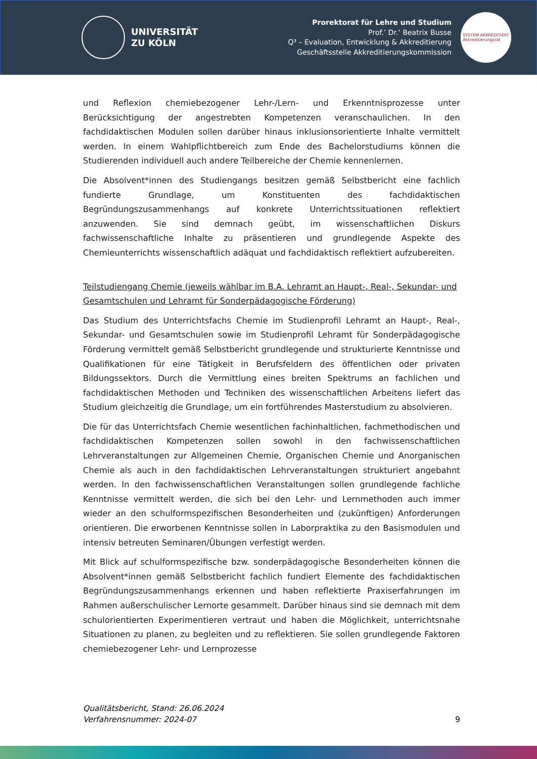UNIVERSITÄT
ZU KÖLN
Prorektorat für Lehre und Studium
Prof.’ Dr.’ Beatrix Busse
Q³ – Evaluation, Entwicklung & Akkreditierung
Geschäftsstelle Akkreditierungskommission
SYSTEM AKKREDITIERT
Akkreditierungsrat
und Reflexion chemiebezogener Lehr-/Lern- und Erkenntnisprozesse unter Berücksichtigung der angestrebten Kompetenzen veranschaulichen. In den fachdidaktischen Modulen sollen darüber hinaus inklusionsorientierte Inhalte vermittelt werden. In einem Wahlpflichtbereich zum Ende des Bachelorstudiums können die Studierenden individuell auch andere Teilbereiche der Chemie kennenlernen.
Die Absolvent*innen des Studiengangs besitzen gemäß Selbstbericht eine fachlich fundierte Grundlage, um Konstituenten des fachdidaktischen Begründungszusammenhangs auf konkrete Unterrichtssituationen reflektiert anzuwenden. Sie sind demnach geübt, im wissenschaftlichen Diskurs fachwissenschaftliche Inhalte zu präsentieren und grundlegende Aspekte des Chemieunterrichts wissenschaftlich adäquat und fachdidaktisch reflektiert aufzubereiten.
Teilstudiengang Chemie (jeweils wählbar im B.A. Lehramt an Haupt-, Real-, Sekundar- und Gesamtschulen und Lehramt für Sonderpädagogische Förderung)
Das Studium des Unterrichtsfachs Chemie im Studienprofil Lehramt an Haupt-, Real-, Sekundar- und Gesamtschulen sowie im Studienprofil Lehramt für Sonderpädagogische Förderung vermittelt gemäß Selbstbericht grundlegende und strukturierte Kenntnisse und Qualifikationen für eine Tätigkeit in Berufsfeldern des öffentlichen oder privaten Bildungssektors. Durch die Vermittlung eines breiten Spektrums an fachlichen und fachdidaktischen Methoden und Techniken des wissenschaftlichen Arbeitens liefert das Studium gleichzeitig die Grundlage, um ein fortführendes Masterstudium zu absolvieren.
Die für das Unterrichtsfach Chemie wesentlichen fachinhaltlichen, fachmethodischen und fachdidaktischen Kompetenzen sollen sowohl in den fachwissenschaftlichen Lehrveranstaltungen zur Allgemeinen Chemie, Organischen Chemie und Anorganischen Chemie als auch in den fachdidaktischen Lehrveranstaltungen strukturiert angebahnt werden. In den fachwissenschaftlichen Veranstaltungen sollen grundlegende fachliche Kenntnisse vermittelt werden, die sich bei den Lehr- und Lernmethoden auch immer wieder an den schulformspezifischen Besonderheiten und (zukünftigen) Anforderungen orientieren. Die erworbenen Kenntnisse sollen in Laborpraktika zu den Basismodulen und intensiv betreuten Seminaren/Übungen verfestigt werden.
Mit Blick auf schulformspezifische bzw. sonderpädagogische Besonderheiten können die Absolvent*innen gemäß Selbstbericht fachlich fundiert Elemente des fachdidaktischen Begründungszusammenhangs erkennen und haben reflektierte Praxiserfahrungen im Rahmen außerschulischer Lernorte gesammelt. Darüber hinaus sind sie demnach mit dem schulorientierten Experimentieren vertraut und haben die Möglichkeit, unterrichtsnahe Situationen zu planen, zu begleiten und zu reflektieren. Sie sollen grundlegende Faktoren chemiebezogener Lehr- und Lernprozesse
Qualitätsbericht, Stand: 26.06.2024
Verfahrensnummer: 2024-07
9